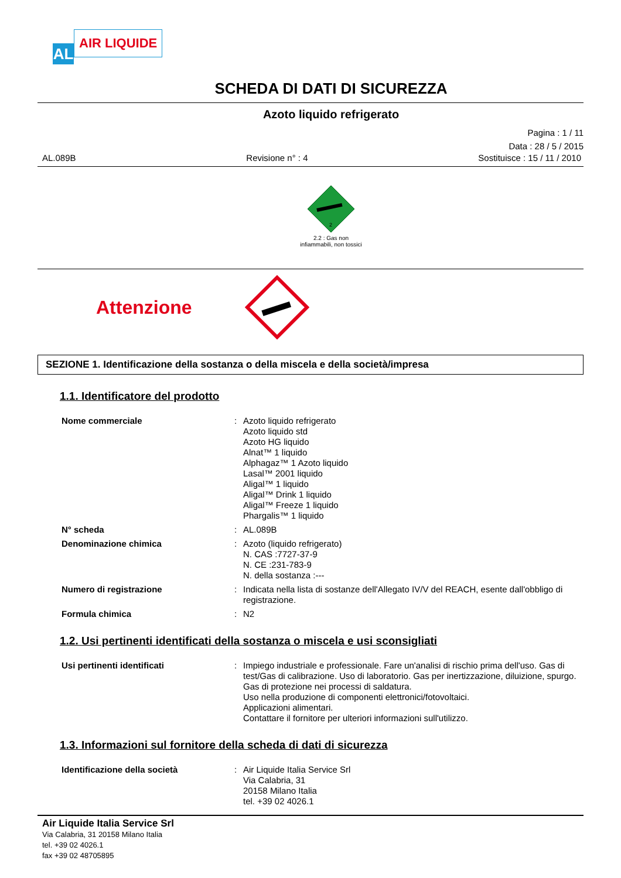AL
AIR LIQUIDE
SCHEDA DI DATI DI SICUREZZA
Azoto liquido refrigerato
Pagina : 1 / 11
Data : 28 / 5 / 2015
AL.089B Revisione n° : 4 Sostituisce : 15 / 11 / 2010
2
2.2 : Gas non
infiammabili, non tossici
Attenzione
SEZIONE 1. Identificazione della sostanza o della miscela e della società/impresa
1.1. Identificatore del prodotto
Nome commerciale : Azoto liquido refrigerato
Azoto liquido std
Azoto HG liquido
Alnat™ 1 liquido
Alphagaz™ 1 Azoto liquido
Lasal™ 2001 liquido
Aligal™ 1 liquido
Aligal™ Drink 1 liquido
Aligal™ Freeze 1 liquido
Phargalis™ 1 liquido
N° scheda : AL.089B
Denominazione chimica : Azoto (liquido refrigerato)
N. CAS :7727-37-9
N. CE :231-783-9
N. della sostanza :---
Numero di registrazione : Indicata nella lista di sostanze dell'Allegato IV/V del REACH, esente dall'obbligo di registrazione.
Formula chimica : N2
1.2. Usi pertinenti identificati della sostanza o miscela e usi sconsigliati
Usi pertinenti identificati : Impiego industriale e professionale. Fare un'analisi di rischio prima dell'uso. Gas di test/Gas di calibrazione. Uso di laboratorio. Gas per inertizzazione, diluizione, spurgo.
Gas di protezione nei processi di saldatura.
Uso nella produzione di componenti elettronici/fotovoltaici.
Applicazioni alimentari.
Contattare il fornitore per ulteriori informazioni sull'utilizzo.
1.3. Informazioni sul fornitore della scheda di dati di sicurezza
Identificazione della società : Air Liquide Italia Service Srl
Via Calabria, 31
20158 Milano Italia
tel. +39 02 4026.1
Air Liquide Italia Service Srl
Via Calabria, 31 20158 Milano Italia
tel. +39 02 4026.1
fax +39 02 48705895